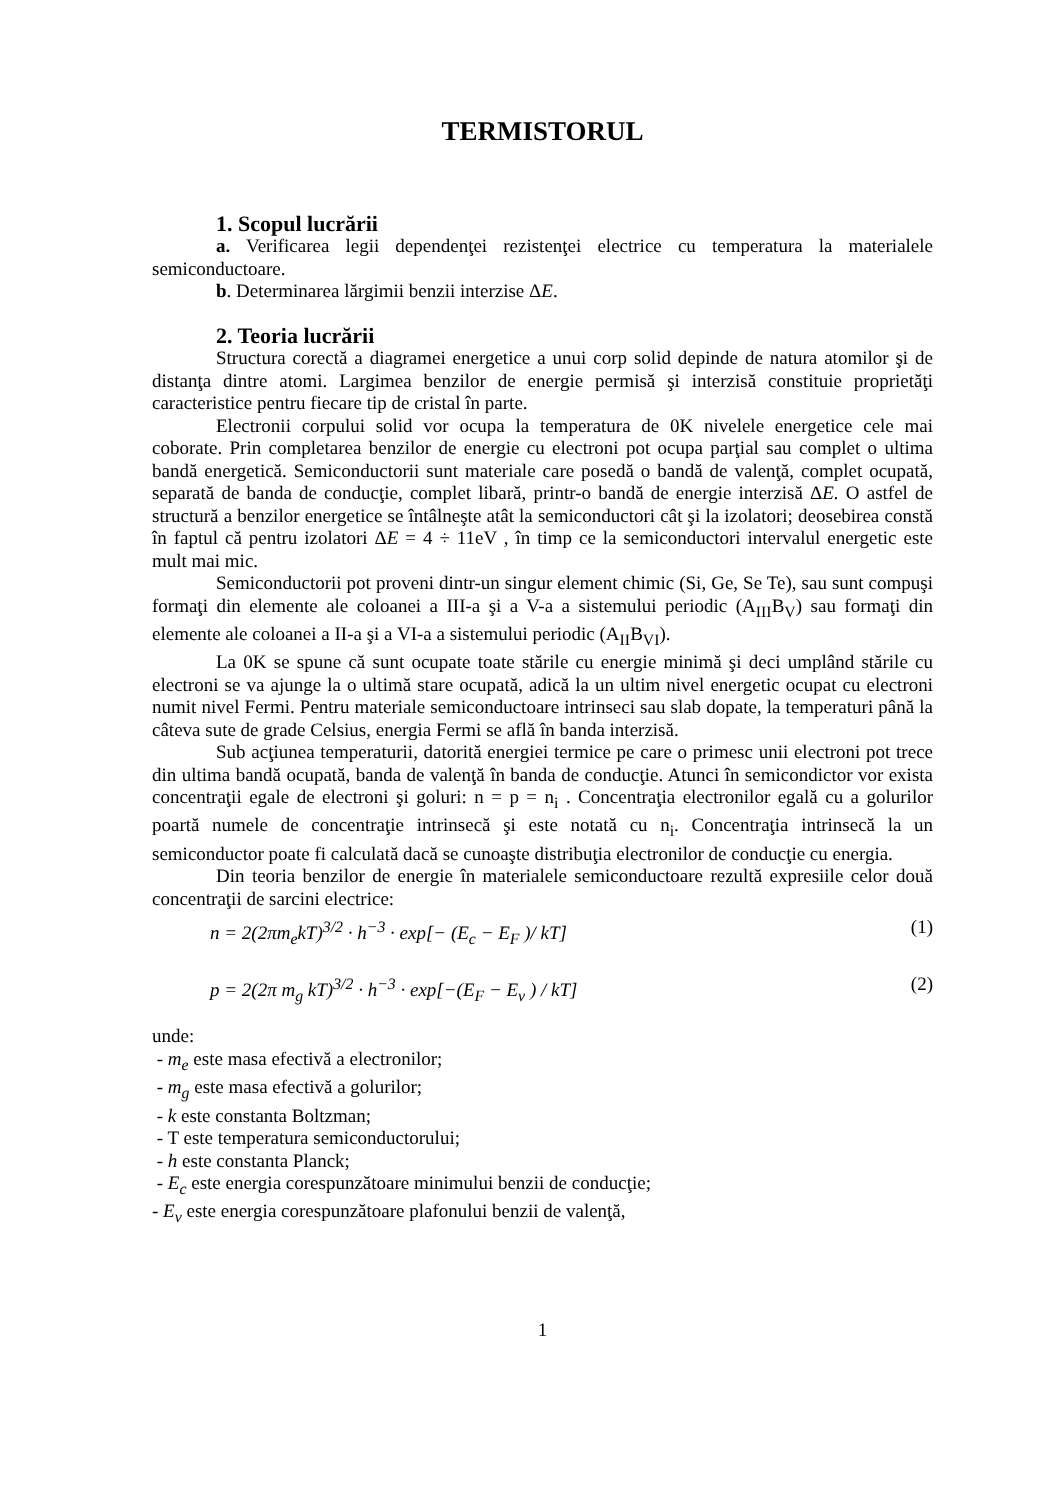TERMISTORUL
1. Scopul lucrării
a. Verificarea legii dependenţei rezistenţei electrice cu temperatura la materialele semiconductoare.
b. Determinarea lărgimii benzii interzise ΔE.
2. Teoria lucrării
Structura corectă a diagramei energetice a unui corp solid depinde de natura atomilor şi de distanţa dintre atomi. Largimea benzilor de energie permisă şi interzisă constituie proprietăţi caracteristice pentru fiecare tip de cristal în parte.
Electronii corpului solid vor ocupa la temperatura de 0K nivelele energetice cele mai coborate. Prin completarea benzilor de energie cu electroni pot ocupa parţial sau complet o ultima bandă energetică. Semiconductorii sunt materiale care posedă o bandă de valenţă, complet ocupată, separată de banda de conducţie, complet libară, printr-o bandă de energie interzisă ΔE. O astfel de structură a benzilor energetice se întâlneşte atât la semiconductori cât şi la izolatori; deosebirea constă în faptul că pentru izolatori ΔE = 4 ÷ 11eV , în timp ce la semiconductori intervalul energetic este mult mai mic.
Semiconductorii pot proveni dintr-un singur element chimic (Si, Ge, Se Te), sau sunt compuşi formaţi din elemente ale coloanei a III-a şi a V-a a sistemului periodic (A<sub>III</sub>B<sub>V</sub>) sau formaţi din elemente ale coloanei a II-a şi a VI-a a sistemului periodic (A<sub>II</sub>B<sub>VI</sub>).
La 0K se spune că sunt ocupate toate stările cu energie minimă şi deci umplând stările cu electroni se va ajunge la o ultimă stare ocupată, adică la un ultim nivel energetic ocupat cu electroni numit nivel Fermi. Pentru materiale semiconductoare intrinseci sau slab dopate, la temperaturi până la câteva sute de grade Celsius, energia Fermi se află în banda interzisă.
Sub acţiunea temperaturii, datorită energiei termice pe care o primesc unii electroni pot trece din ultima bandă ocupată, banda de valenţă în banda de conducţie. Atunci în semicondictor vor exista concentraţii egale de electroni şi goluri: n = p = n<sub>i</sub> . Concentraţia electronilor egală cu a golurilor poartă numele de concentraţie intrinsecă şi este notată cu n<sub>i</sub>. Concentraţia intrinsecă la un semiconductor poate fi calculată dacă se cunoaşte distribuţia electronilor de conducţie cu energia.
Din teoria benzilor de energie în materialele semiconductoare rezultă expresiile celor două concentraţii de sarcini electrice:
n = 2(2πm<sub>e</sub>kT)<sup>3/2</sup> · h<sup>−3</sup> · exp[− (E<sub>c</sub> − E<sub>F</sub> )/ kT] (1)
p = 2(2π m<sub>g</sub> kT)<sup>3/2</sup> · h<sup>−3</sup> · exp[−(E<sub>F</sub> − E<sub>v</sub> ) / kT] (2)
unde:
- m<sub>e</sub> este masa efectivă a electronilor;
- m<sub>g</sub> este masa efectivă a golurilor;
- k este constanta Boltzman;
- T este temperatura semiconductorului;
- h este constanta Planck;
- E<sub>c</sub> este energia corespunzătoare minimului benzii de conducţie;
- E<sub>v</sub> este energia corespunzătoare plafonului benzii de valenţă,
1